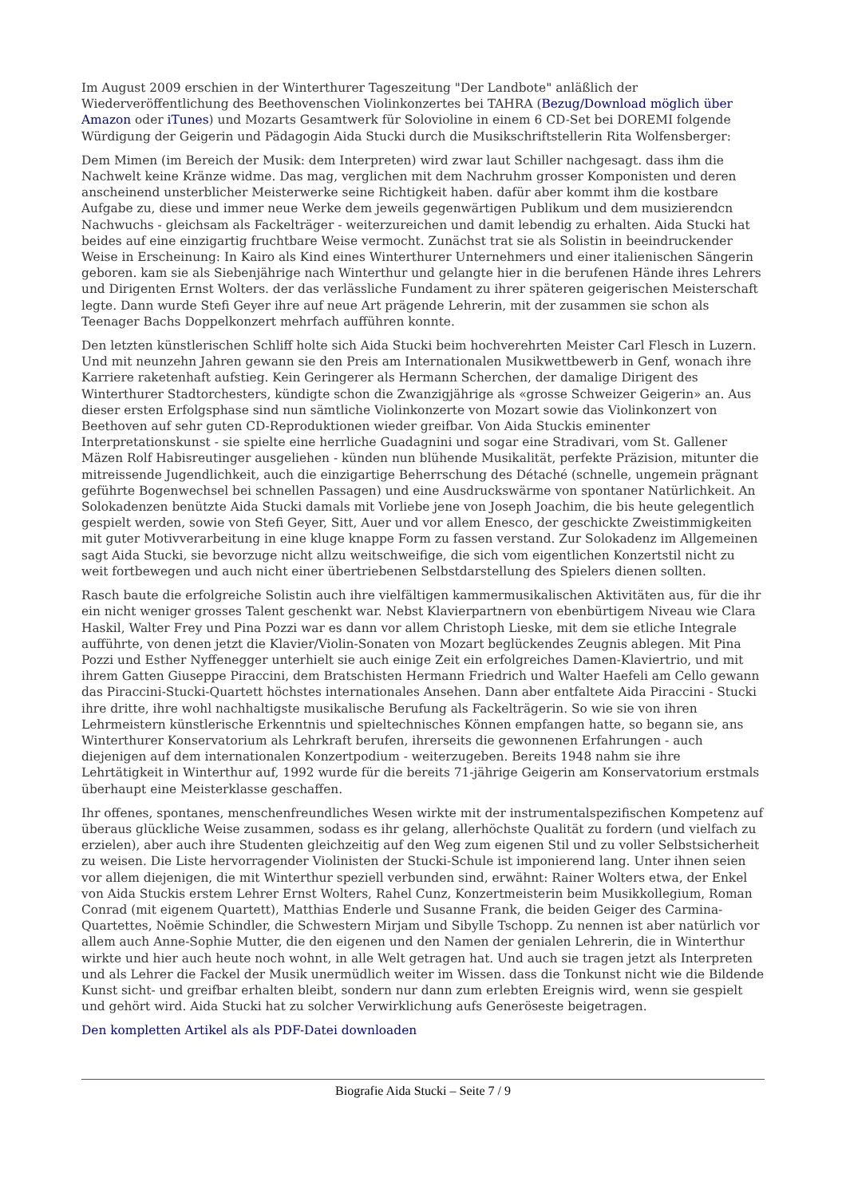Im August 2009 erschien in der Winterthurer Tageszeitung "Der Landbote" anläßlich der Wiederveröffentlichung des Beethovenschen Violinkonzertes bei TAHRA (Bezug/Download möglich über Amazon oder iTunes) und Mozarts Gesamtwerk für Solovioline in einem 6 CD-Set bei DOREMI folgende Würdigung der Geigerin und Pädagogin Aida Stucki durch die Musikschriftstellerin Rita Wolfensberger:
Dem Mimen (im Bereich der Musik: dem Interpreten) wird zwar laut Schiller nachgesagt. dass ihm die Nachwelt keine Kränze widme. Das mag, verglichen mit dem Nachruhm grosser Komponisten und deren anscheinend unsterblicher Meisterwerke seine Richtigkeit haben. dafür aber kommt ihm die kostbare Aufgabe zu, diese und immer neue Werke dem jeweils gegenwärtigen Publikum und dem musizierendcn Nachwuchs - gleichsam als Fackelträger - weiterzureichen und damit lebendig zu erhalten. Aida Stucki hat beides auf eine einzigartig fruchtbare Weise vermocht. Zunächst trat sie als Solistin in beeindruckender Weise in Erscheinung: In Kairo als Kind eines Winterthurer Unternehmers und einer italienischen Sängerin geboren. kam sie als Siebenjährige nach Winterthur und gelangte hier in die berufenen Hände ihres Lehrers und Dirigenten Ernst Wolters. der das verlässliche Fundament zu ihrer späteren geigerischen Meisterschaft legte. Dann wurde Stefi Geyer ihre auf neue Art prägende Lehrerin, mit der zusammen sie schon als Teenager Bachs Doppelkonzert mehrfach aufführen konnte.
Den letzten künstlerischen Schliff holte sich Aida Stucki beim hochverehrten Meister Carl Flesch in Luzern. Und mit neunzehn Jahren gewann sie den Preis am Internationalen Musikwettbewerb in Genf, wonach ihre Karriere raketenhaft aufstieg. Kein Geringerer als Hermann Scherchen, der damalige Dirigent des Winterthurer Stadtorchesters, kündigte schon die Zwanzigjährige als «grosse Schweizer Geigerin» an. Aus dieser ersten Erfolgsphase sind nun sämtliche Violinkonzerte von Mozart sowie das Violinkonzert von Beethoven auf sehr guten CD-Reproduktionen wieder greifbar. Von Aida Stuckis eminenter Interpretationskunst - sie spielte eine herrliche Guadagnini und sogar eine Stradivari, vom St. Gallener Mäzen Rolf Habisreutinger ausgeliehen - künden nun blühende Musikalität, perfekte Präzision, mitunter die mitreissende Jugendlichkeit, auch die einzigartige Beherrschung des Détaché (schnelle, ungemein prägnant geführte Bogenwechsel bei schnellen Passagen) und eine Ausdruckswärme von spontaner Natürlichkeit. An Solokadenzen benützte Aida Stucki damals mit Vorliebe jene von Joseph Joachim, die bis heute gelegentlich gespielt werden, sowie von Stefi Geyer, Sitt, Auer und vor allem Enesco, der geschickte Zweistimmigkeiten mit guter Motivverarbeitung in eine kluge knappe Form zu fassen verstand. Zur Solokadenz im Allgemeinen sagt Aida Stucki, sie bevorzuge nicht allzu weitschweifige, die sich vom eigentlichen Konzertstil nicht zu weit fortbewegen und auch nicht einer übertriebenen Selbstdarstellung des Spielers dienen sollten.
Rasch baute die erfolgreiche Solistin auch ihre vielfältigen kammermusikalischen Aktivitäten aus, für die ihr ein nicht weniger grosses Talent geschenkt war. Nebst Klavierpartnern von ebenbürtigem Niveau wie Clara Haskil, Walter Frey und Pina Pozzi war es dann vor allem Christoph Lieske, mit dem sie etliche Integrale aufführte, von denen jetzt die Klavier/Violin-Sonaten von Mozart beglückendes Zeugnis ablegen. Mit Pina Pozzi und Esther Nyffenegger unterhielt sie auch einige Zeit ein erfolgreiches Damen-Klaviertrio, und mit ihrem Gatten Giuseppe Piraccini, dem Bratschisten Hermann Friedrich und Walter Haefeli am Cello gewann das Piraccini-Stucki-Quartett höchstes internationales Ansehen. Dann aber entfaltete Aida Piraccini - Stucki ihre dritte, ihre wohl nachhaltigste musikalische Berufung als Fackelträgerin. So wie sie von ihren Lehrmeistern künstlerische Erkenntnis und spieltechnisches Können empfangen hatte, so begann sie, ans Winterthurer Konservatorium als Lehrkraft berufen, ihrerseits die gewonnenen Erfahrungen - auch diejenigen auf dem internationalen Konzertpodium - weiterzugeben. Bereits 1948 nahm sie ihre Lehrtätigkeit in Winterthur auf, 1992 wurde für die bereits 71-jährige Geigerin am Konservatorium erstmals überhaupt eine Meisterklasse geschaffen.
Ihr offenes, spontanes, menschenfreundliches Wesen wirkte mit der instrumentalspezifischen Kompetenz auf überaus glückliche Weise zusammen, sodass es ihr gelang, allerhöchste Qualität zu fordern (und vielfach zu erzielen), aber auch ihre Studenten gleichzeitig auf den Weg zum eigenen Stil und zu voller Selbstsicherheit zu weisen. Die Liste hervorragender Violinisten der Stucki-Schule ist imponierend lang. Unter ihnen seien vor allem diejenigen, die mit Winterthur speziell verbunden sind, erwähnt: Rainer Wolters etwa, der Enkel von Aida Stuckis erstem Lehrer Ernst Wolters, Rahel Cunz, Konzertmeisterin beim Musikkollegium, Roman Conrad (mit eigenem Quartett), Matthias Enderle und Susanne Frank, die beiden Geiger des Carmina-Quartettes, Noëmie Schindler, die Schwestern Mirjam und Sibylle Tschopp. Zu nennen ist aber natürlich vor allem auch Anne-Sophie Mutter, die den eigenen und den Namen der genialen Lehrerin, die in Winterthur wirkte und hier auch heute noch wohnt, in alle Welt getragen hat. Und auch sie tragen jetzt als Interpreten und als Lehrer die Fackel der Musik unermüdlich weiter im Wissen. dass die Tonkunst nicht wie die Bildende Kunst sicht- und greifbar erhalten bleibt, sondern nur dann zum erlebten Ereignis wird, wenn sie gespielt und gehört wird. Aida Stucki hat zu solcher Verwirklichung aufs Generöseste beigetragen.
Den kompletten Artikel als als PDF-Datei downloaden
Biografie Aida Stucki – Seite 7 / 9